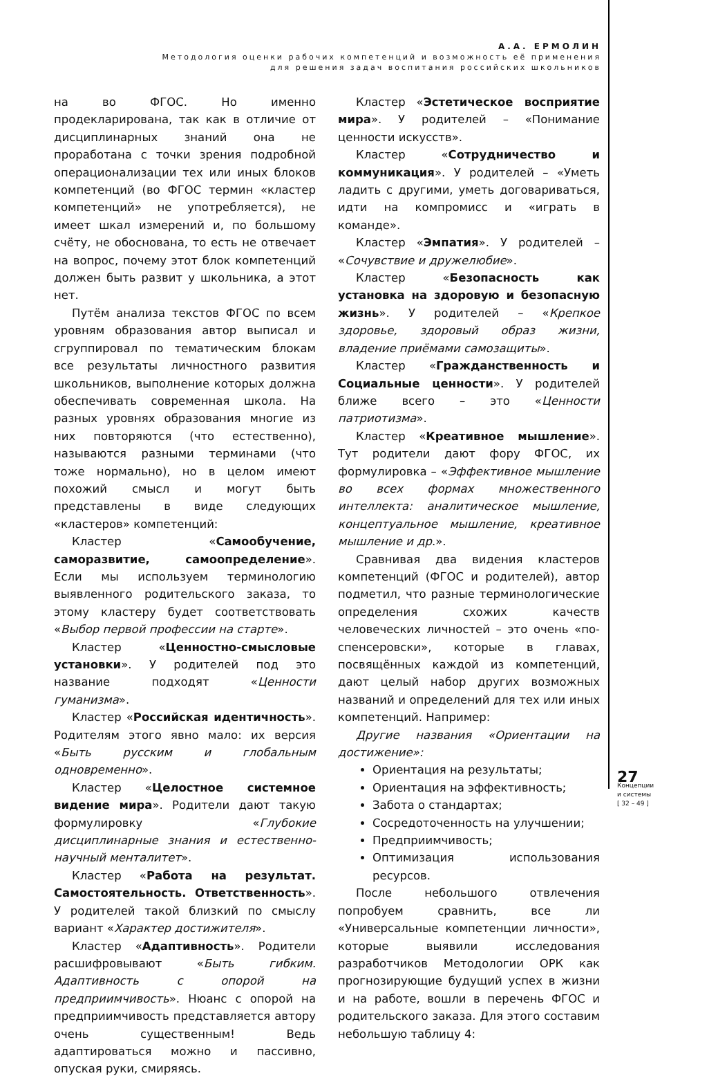А.А. ЕРМОЛИН
Методология оценки рабочих компетенций и возможность её применения
для решения задач воспитания российских школьников
на во ФГОС. Но именно продекларирована, так как в отличие от дисциплинарных знаний она не проработана с точки зрения подробной операционализации тех или иных блоков компетенций (во ФГОС термин «кластер компетенций» не употребляется), не имеет шкал измерений и, по большому счёту, не обоснована, то есть не отвечает на вопрос, почему этот блок компетенций должен быть развит у школьника, а этот нет.
Путём анализа текстов ФГОС по всем уровням образования автор выписал и сгруппировал по тематическим блокам все результаты личностного развития школьников, выполнение которых должна обеспечивать современная школа. На разных уровнях образования многие из них повторяются (что естественно), называются разными терминами (что тоже нормально), но в целом имеют похожий смысл и могут быть представлены в виде следующих «кластеров» компетенций:
Кластер «Самообучение, саморазвитие, самоопределение». Если мы используем терминологию выявленного родительского заказа, то этому кластеру будет соответствовать «Выбор первой профессии на старте».
Кластер «Ценностно-смысловые установки». У родителей под это название подходят «Ценности гуманизма».
Кластер «Российская идентичность». Родителям этого явно мало: их версия «Быть русским и глобальным одновременно».
Кластер «Целостное системное видение мира». Родители дают такую формулировку «Глубокие дисциплинарные знания и естественно-научный менталитет».
Кластер «Работа на результат. Самостоятельность. Ответственность». У родителей такой близкий по смыслу вариант «Характер достижителя».
Кластер «Адаптивность». Родители расшифровывают «Быть гибким. Адаптивность с опорой на предприимчивость». Нюанс с опорой на предприимчивость представляется автору очень существенным! Ведь адаптироваться можно и пассивно, опуская руки, смиряясь.
Кластер «Эстетическое восприятие мира». У родителей – «Понимание ценности искусств».
Кластер «Сотрудничество и коммуникация». У родителей – «Уметь ладить с другими, уметь договариваться, идти на компромисс и «играть в команде».
Кластер «Эмпатия». У родителей – «Сочувствие и дружелюбие».
Кластер «Безопасность как установка на здоровую и безопасную жизнь». У родителей – «Крепкое здоровье, здоровый образ жизни, владение приёмами самозащиты».
Кластер «Гражданственность и Социальные ценности». У родителей ближе всего – это «Ценности патриотизма».
Кластер «Креативное мышление». Тут родители дают фору ФГОС, их формулировка – «Эффективное мышление во всех формах множественного интеллекта: аналитическое мышление, концептуальное мышление, креативное мышление и др.».
Сравнивая два видения кластеров компетенций (ФГОС и родителей), автор подметил, что разные терминологические определения схожих качеств человеческих личностей – это очень «по-спенсеровски», которые в главах, посвящённых каждой из компетенций, дают целый набор других возможных названий и определений для тех или иных компетенций. Например:
Другие названия «Ориентации на достижение»:
Ориентация на результаты;
Ориентация на эффективность;
Забота о стандартах;
Сосредоточенность на улучшении;
Предприимчивость;
Оптимизация использования ресурсов.
После небольшого отвлечения попробуем сравнить, все ли «Универсальные компетенции личности», которые выявили исследования разработчиков Методологии ОРК как прогнозирующие будущий успех в жизни и на работе, вошли в перечень ФГОС и родительского заказа. Для этого составим небольшую таблицу 4:
27
Концепции
и системы
[ 32 – 49 ]